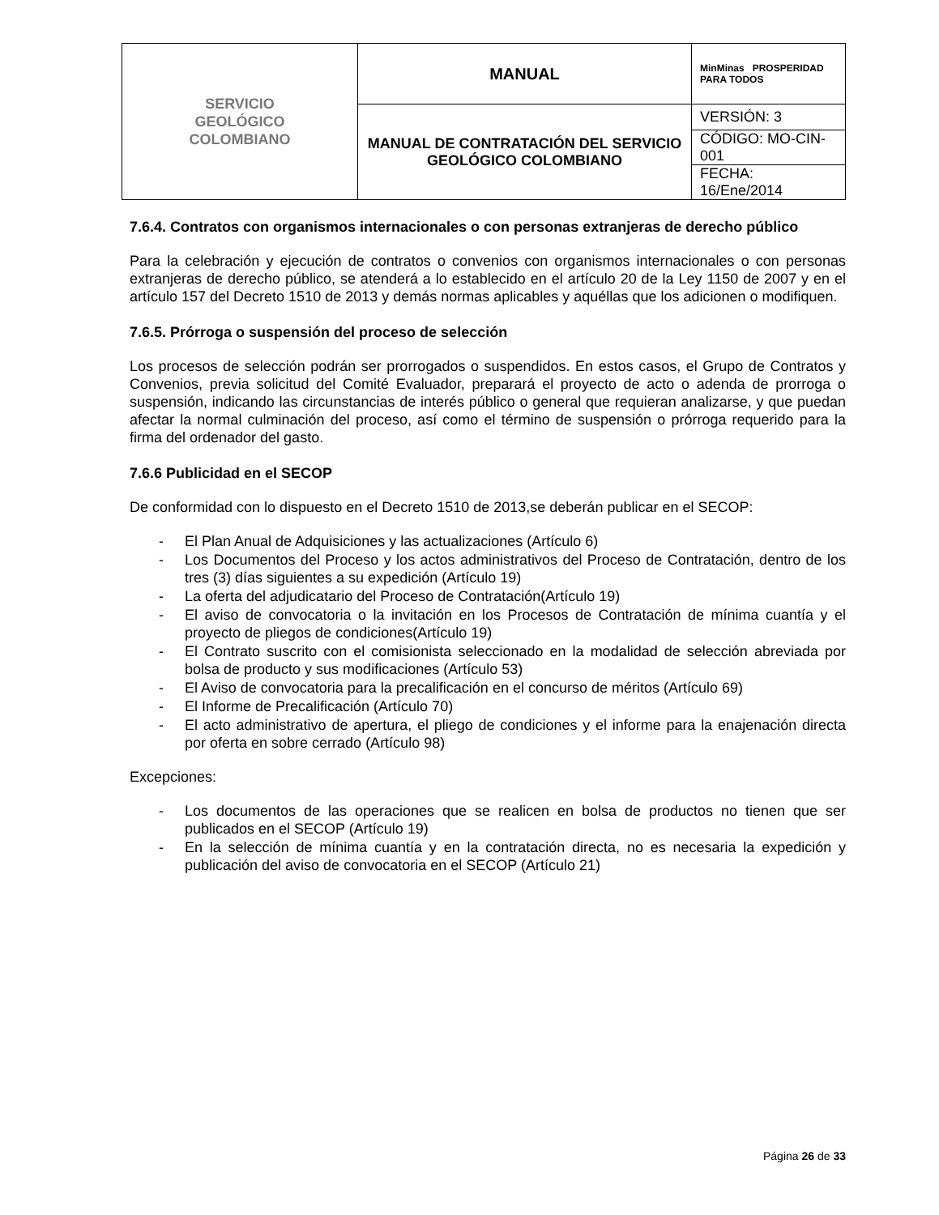| SERVICIO GEOLÓGICO COLOMBIANO | MANUAL | MinMinas PROSPERIDAD PARA TODOS |
| | MANUAL DE CONTRATACIÓN DEL SERVICIO GEOLÓGICO COLOMBIANO | VERSIÓN: 3 |
| | | CÓDIGO: MO-CIN-001 |
| | | FECHA: 16/Ene/2014 |
7.6.4. Contratos con organismos internacionales o con personas extranjeras de derecho público
Para la celebración y ejecución de contratos o convenios con organismos internacionales o con personas extranjeras de derecho público, se atenderá a lo establecido en el artículo 20 de la Ley 1150 de 2007 y en el artículo 157 del Decreto 1510 de 2013 y demás normas aplicables y aquéllas que los adicionen o modifiquen.
7.6.5. Prórroga o suspensión del proceso de selección
Los procesos de selección podrán ser prorrogados o suspendidos. En estos casos, el Grupo de Contratos y Convenios, previa solicitud del Comité Evaluador, preparará el proyecto de acto o adenda de prorroga o suspensión, indicando las circunstancias de interés público o general que requieran analizarse, y que puedan afectar la normal culminación del proceso, así como el término de suspensión o prórroga requerido para la firma del ordenador del gasto.
7.6.6 Publicidad en el SECOP
De conformidad con lo dispuesto en el Decreto 1510 de 2013,se deberán publicar en el SECOP:
- El Plan Anual de Adquisiciones y las actualizaciones (Artículo 6)
- Los Documentos del Proceso y los actos administrativos del Proceso de Contratación, dentro de los tres (3) días siguientes a su expedición (Artículo 19)
- La oferta del adjudicatario del Proceso de Contratación(Artículo 19)
- El aviso de convocatoria o la invitación en los Procesos de Contratación de mínima cuantía y el proyecto de pliegos de condiciones(Artículo 19)
- El Contrato suscrito con el comisionista seleccionado en la modalidad de selección abreviada por bolsa de producto y sus modificaciones (Artículo 53)
- El Aviso de convocatoria para la precalificación en el concurso de méritos (Artículo 69)
- El Informe de Precalificación (Artículo 70)
- El acto administrativo de apertura, el pliego de condiciones y el informe para la enajenación directa por oferta en sobre cerrado (Artículo 98)
Excepciones:
- Los documentos de las operaciones que se realicen en bolsa de productos no tienen que ser publicados en el SECOP (Artículo 19)
- En la selección de mínima cuantía y en la contratación directa, no es necesaria la expedición y publicación del aviso de convocatoria en el SECOP (Artículo 21)
Página 26 de 33